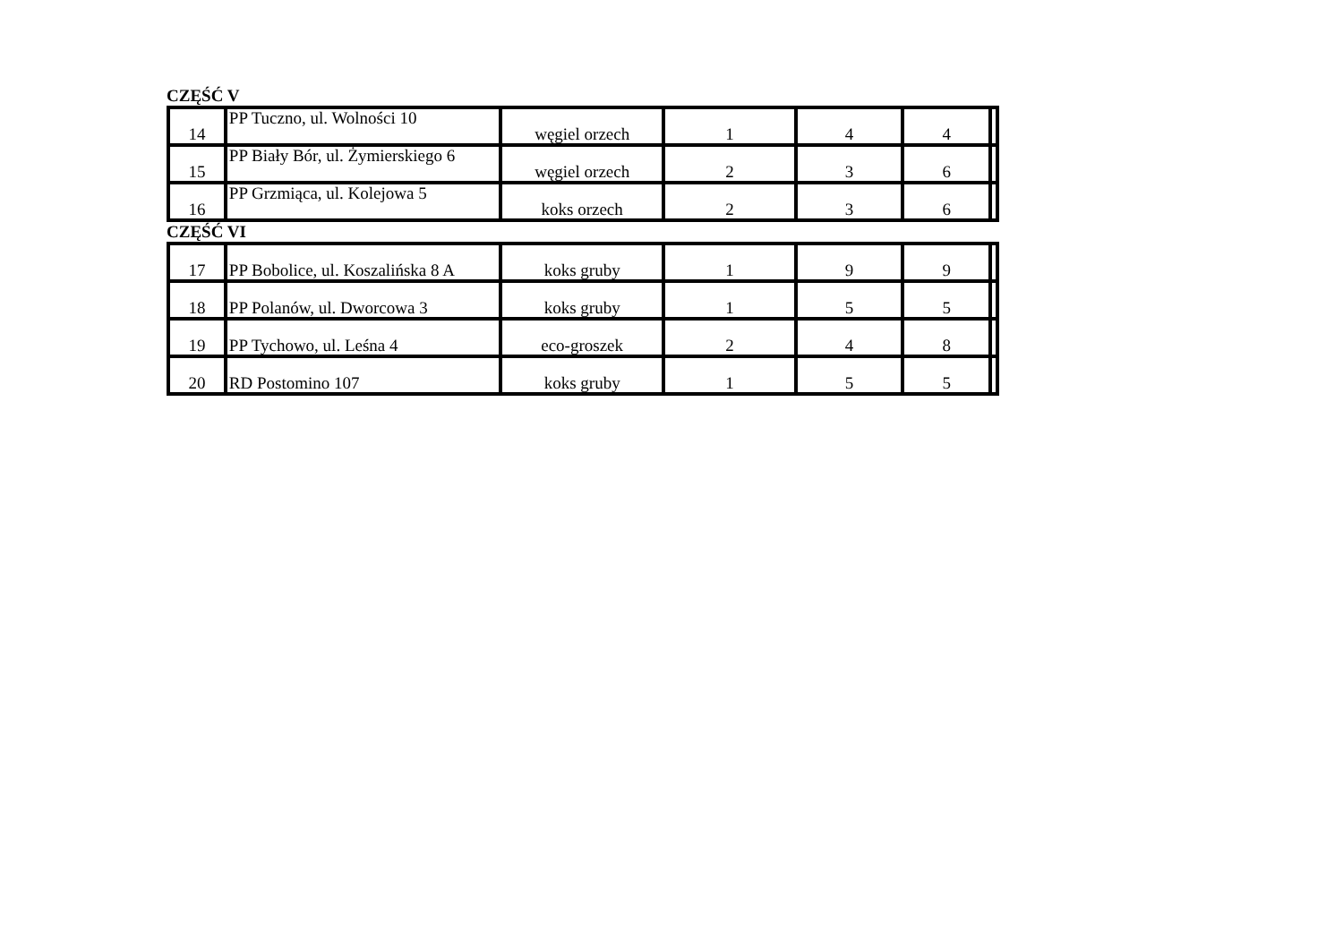CZĘŚĆ V
| 14 | PP Tuczno, ul. Wolności 10 | węgiel orzech | 1 | 4 | 4 | |
| 15 | PP Biały Bór, ul. Żymierskiego 6 | węgiel orzech | 2 | 3 | 6 | |
| 16 | PP Grzmiąca, ul. Kolejowa 5 | koks orzech | 2 | 3 | 6 | |
CZĘŚĆ VI
| 17 | PP Bobolice, ul. Koszalińska 8 A | koks gruby | 1 | 9 | 9 | |
| 18 | PP Polanów, ul. Dworcowa 3 | koks gruby | 1 | 5 | 5 | |
| 19 | PP Tychowo, ul. Leśna 4 | eco-groszek | 2 | 4 | 8 | |
| 20 | RD Postomino 107 | koks gruby | 1 | 5 | 5 | |